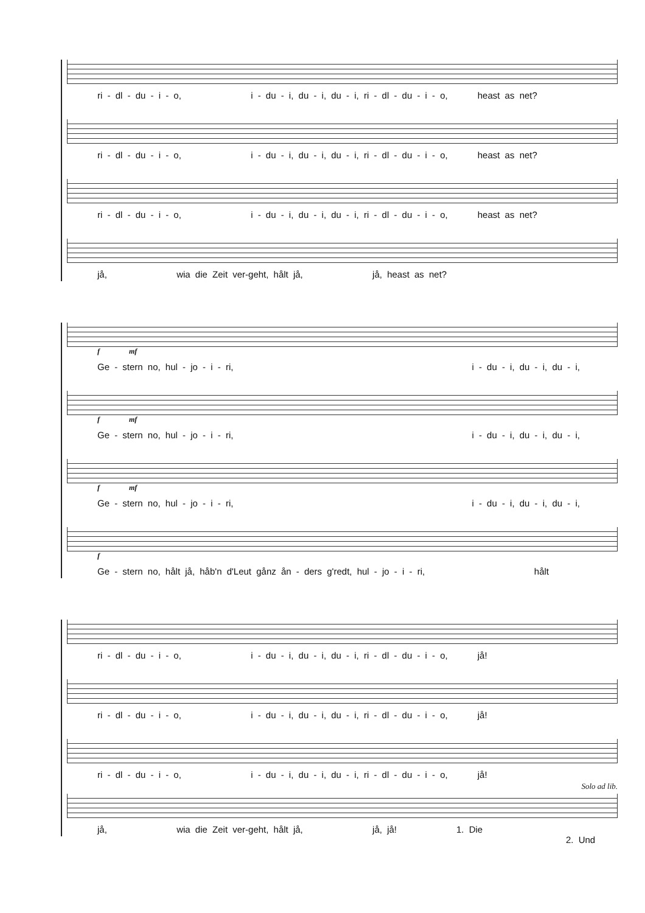ri - dl - du - i - o, i - du - i, du - i, du - i, ri - dl - du - i - o, heast as net?
ri - dl - du - i - o, i - du - i, du - i, du - i, ri - dl - du - i - o, heast as net?
ri - dl - du - i - o, i - du - i, du - i, du - i, ri - dl - du - i - o, heast as net?
jå, wia die Zeit ver-geht, hålt jå, jå, heast as net?
f mf
Ge - stern no, hul - jo - i - ri, i - du - i, du - i, du - i,
f mf
Ge - stern no, hul - jo - i - ri, i - du - i, du - i, du - i,
f mf
Ge - stern no, hul - jo - i - ri, i - du - i, du - i, du - i,
f
Ge - stern no, hålt jå, håb'n d'Leut gånz ån - ders g'redt, hul - jo - i - ri, hålt
ri - dl - du - i - o, i - du - i, du - i, du - i, ri - dl - du - i - o, jå!
ri - dl - du - i - o, i - du - i, du - i, du - i, ri - dl - du - i - o, jå!
ri - dl - du - i - o, i - du - i, du - i, du - i, ri - dl - du - i - o, jå!
Solo ad lib.
jå, wia die Zeit ver-geht, hålt jå, jå, jå! 1. Die
2. Und